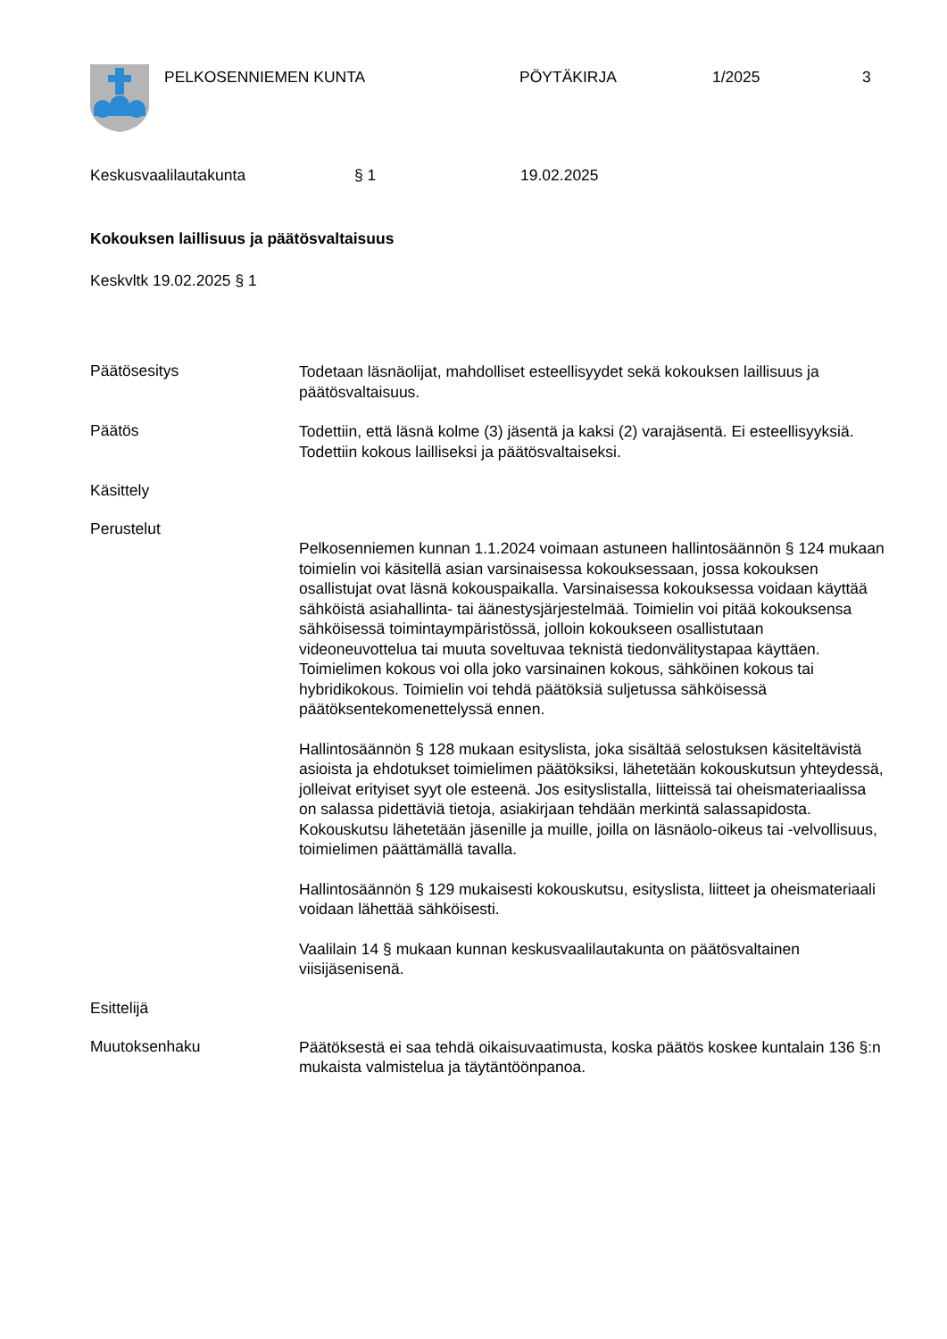PELKOSENNIEMEN KUNTA PÖYTÄKIRJA 1/2025 3
Keskusvaalilautakunta § 1 19.02.2025
Kokouksen laillisuus ja päätösvaltaisuus
Keskvltk 19.02.2025 § 1
Päätösesitys
Todetaan läsnäolijat, mahdolliset esteellisyydet sekä kokouksen laillisuus ja päätösvaltaisuus.
Päätös
Todettiin, että läsnä kolme (3) jäsentä ja kaksi (2) varajäsentä. Ei esteellisyyksiä. Todettiin kokous lailliseksi ja päätösvaltaiseksi.
Käsittely
Perustelut
Pelkosenniemen kunnan 1.1.2024 voimaan astuneen hallintosäännön § 124 mukaan toimielin voi käsitellä asian varsinaisessa kokouksessaan, jossa kokouksen osallistujat ovat läsnä kokouspaikalla. Varsinaisessa kokouksessa voidaan käyttää sähköistä asiahallinta- tai äänestysjärjestelmää. Toimielin voi pitää kokouksensa sähköisessä toimintaympäristössä, jolloin kokoukseen osallistutaan videoneuvottelua tai muuta soveltuvaa teknistä tiedonvälitystapaa käyttäen.
Toimielimen kokous voi olla joko varsinainen kokous, sähköinen kokous tai hybridikokous. Toimielin voi tehdä päätöksiä suljetussa sähköisessä päätöksentekomenettelyssä ennen.
Hallintosäännön § 128 mukaan esityslista, joka sisältää selostuksen käsiteltävistä asioista ja ehdotukset toimielimen päätöksiksi, lähetetään kokouskutsun yhteydessä, jolleivat erityiset syyt ole esteenä. Jos esityslistalla, liitteissä tai oheismateriaalissa on salassa pidettäviä tietoja, asiakirjaan tehdään merkintä salassapidosta. Kokouskutsu lähetetään jäsenille ja muille, joilla on läsnäolo-oikeus tai -velvollisuus, toimielimen päättämällä tavalla.
Hallintosäännön § 129 mukaisesti kokouskutsu, esityslista, liitteet ja oheismateriaali voidaan lähettää sähköisesti.
Vaalilain 14 § mukaan kunnan keskusvaalilautakunta on päätösvaltainen viisijäsenisenä.
Esittelijä
Muutoksenhaku
Päätöksestä ei saa tehdä oikaisuvaatimusta, koska päätös koskee kuntalain 136 §:n mukaista valmistelua ja täytäntöönpanoa.